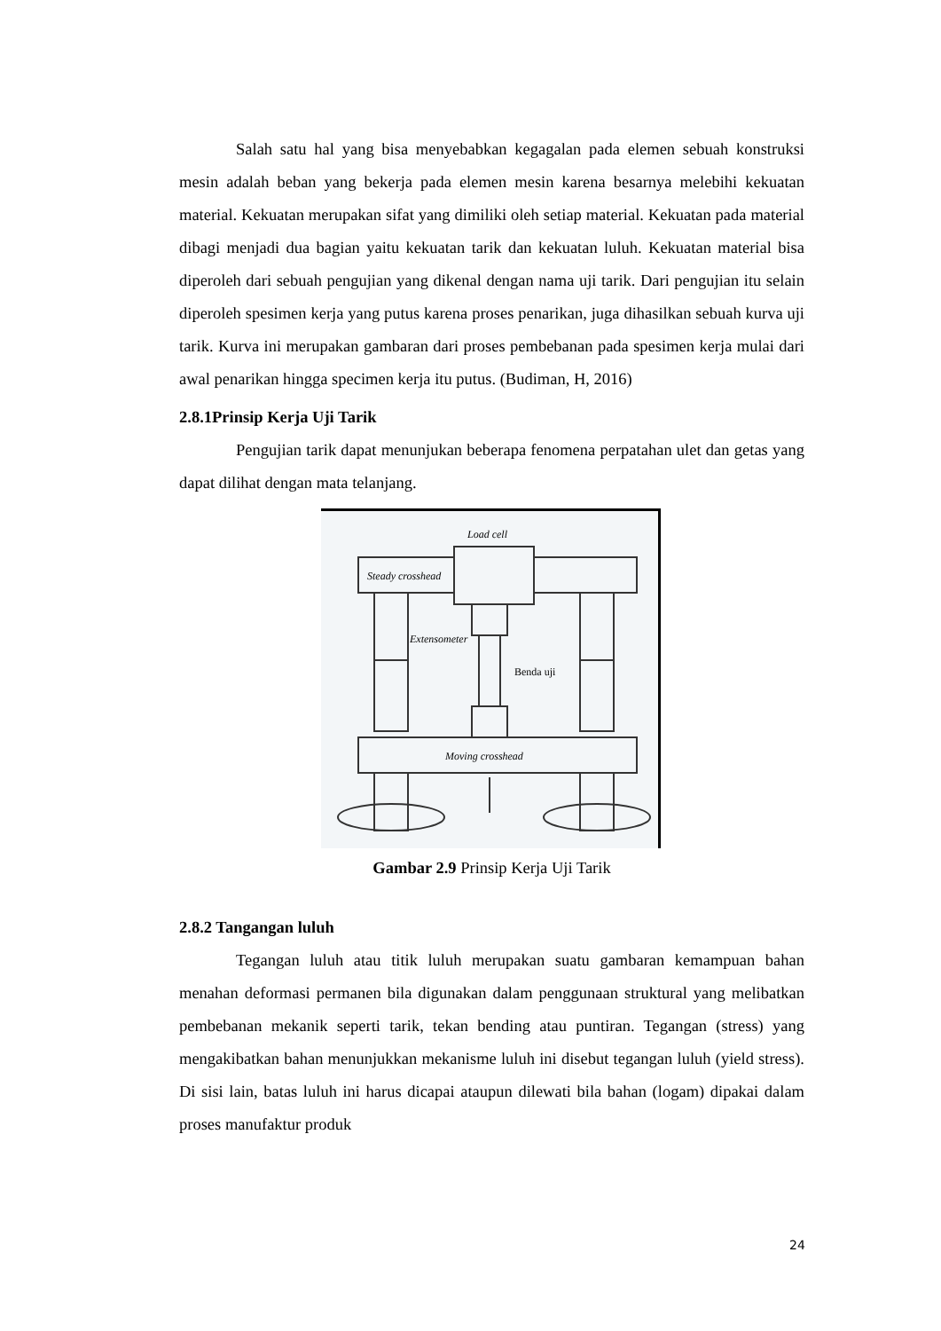Salah satu hal yang bisa menyebabkan kegagalan pada elemen sebuah konstruksi mesin adalah beban yang bekerja pada elemen mesin karena besarnya melebihi kekuatan material. Kekuatan merupakan sifat yang dimiliki oleh setiap material. Kekuatan pada material dibagi menjadi dua bagian yaitu kekuatan tarik dan kekuatan luluh. Kekuatan material bisa diperoleh dari sebuah pengujian yang dikenal dengan nama uji tarik. Dari pengujian itu selain diperoleh spesimen kerja yang putus karena proses penarikan, juga dihasilkan sebuah kurva uji tarik. Kurva ini merupakan gambaran dari proses pembebanan pada spesimen kerja mulai dari awal penarikan hingga specimen kerja itu putus. (Budiman, H, 2016)
2.8.1Prinsip Kerja Uji Tarik
Pengujian tarik dapat menunjukan beberapa fenomena perpatahan ulet dan getas yang dapat dilihat dengan mata telanjang.
Load cell
Steady crosshead
Extensometer
Benda uji
Moving crosshead
Gambar 2.9 Prinsip Kerja Uji Tarik
2.8.2 Tangangan luluh
Tegangan luluh atau titik luluh merupakan suatu gambaran kemampuan bahan menahan deformasi permanen bila digunakan dalam penggunaan struktural yang melibatkan pembebanan mekanik seperti tarik, tekan bending atau puntiran. Tegangan (stress) yang mengakibatkan bahan menunjukkan mekanisme luluh ini disebut tegangan luluh (yield stress). Di sisi lain, batas luluh ini harus dicapai ataupun dilewati bila bahan (logam) dipakai dalam proses manufaktur produk
24